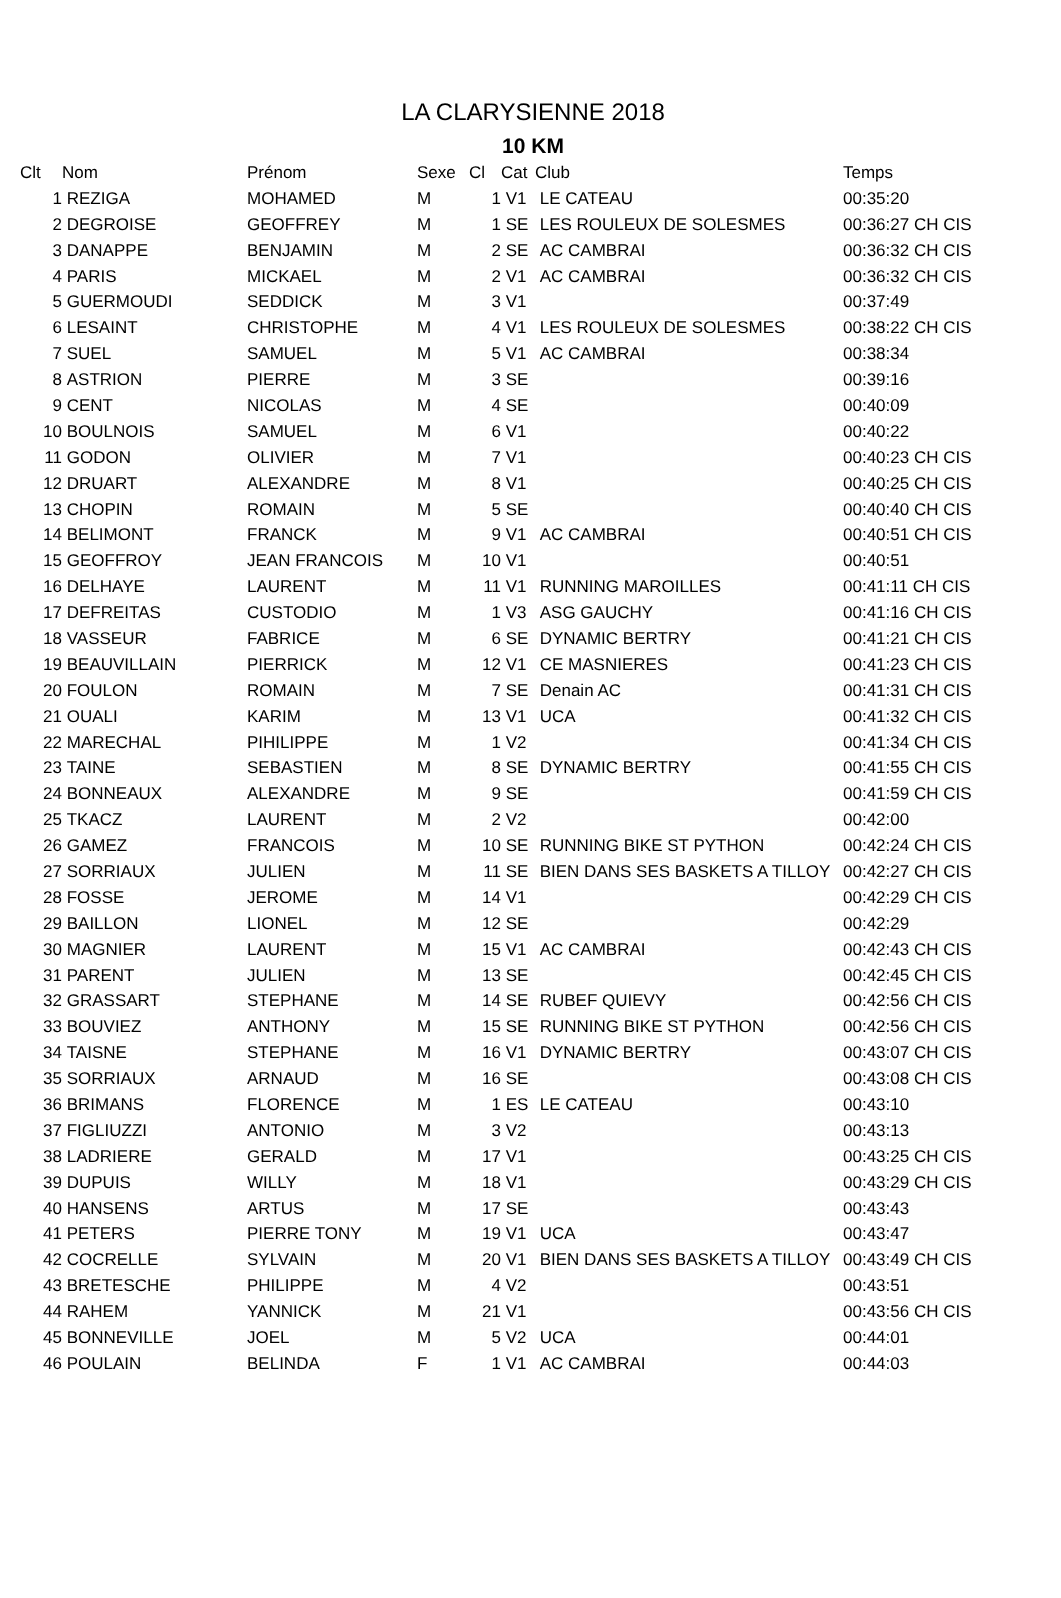LA CLARYSIENNE 2018
10 KM
| Clt | Nom | Prénom | Sexe | Cl | Cat | Club | Temps |
| --- | --- | --- | --- | --- | --- | --- | --- |
| 1 | REZIGA | MOHAMED | M | 1 | V1 | LE CATEAU | 00:35:20 |
| 2 | DEGROISE | GEOFFREY | M | 1 | SE | LES ROULEUX DE SOLESMES | 00:36:27 CH CIS |
| 3 | DANAPPE | BENJAMIN | M | 2 | SE | AC CAMBRAI | 00:36:32 CH CIS |
| 4 | PARIS | MICKAEL | M | 2 | V1 | AC CAMBRAI | 00:36:32 CH CIS |
| 5 | GUERMOUDI | SEDDICK | M | 3 | V1 | | 00:37:49 |
| 6 | LESAINT | CHRISTOPHE | M | 4 | V1 | LES ROULEUX DE SOLESMES | 00:38:22 CH CIS |
| 7 | SUEL | SAMUEL | M | 5 | V1 | AC CAMBRAI | 00:38:34 |
| 8 | ASTRION | PIERRE | M | 3 | SE | | 00:39:16 |
| 9 | CENT | NICOLAS | M | 4 | SE | | 00:40:09 |
| 10 | BOULNOIS | SAMUEL | M | 6 | V1 | | 00:40:22 |
| 11 | GODON | OLIVIER | M | 7 | V1 | | 00:40:23 CH CIS |
| 12 | DRUART | ALEXANDRE | M | 8 | V1 | | 00:40:25 CH CIS |
| 13 | CHOPIN | ROMAIN | M | 5 | SE | | 00:40:40 CH CIS |
| 14 | BELIMONT | FRANCK | M | 9 | V1 | AC CAMBRAI | 00:40:51 CH CIS |
| 15 | GEOFFROY | JEAN FRANCOIS | M | 10 | V1 | | 00:40:51 |
| 16 | DELHAYE | LAURENT | M | 11 | V1 | RUNNING MAROILLES | 00:41:11 CH CIS |
| 17 | DEFREITAS | CUSTODIO | M | 1 | V3 | ASG GAUCHY | 00:41:16 CH CIS |
| 18 | VASSEUR | FABRICE | M | 6 | SE | DYNAMIC BERTRY | 00:41:21 CH CIS |
| 19 | BEAUVILLAIN | PIERRICK | M | 12 | V1 | CE MASNIERES | 00:41:23 CH CIS |
| 20 | FOULON | ROMAIN | M | 7 | SE | Denain AC | 00:41:31 CH CIS |
| 21 | OUALI | KARIM | M | 13 | V1 | UCA | 00:41:32 CH CIS |
| 22 | MARECHAL | PIHILIPPE | M | 1 | V2 | | 00:41:34 CH CIS |
| 23 | TAINE | SEBASTIEN | M | 8 | SE | DYNAMIC BERTRY | 00:41:55 CH CIS |
| 24 | BONNEAUX | ALEXANDRE | M | 9 | SE | | 00:41:59 CH CIS |
| 25 | TKACZ | LAURENT | M | 2 | V2 | | 00:42:00 |
| 26 | GAMEZ | FRANCOIS | M | 10 | SE | RUNNING BIKE ST PYTHON | 00:42:24 CH CIS |
| 27 | SORRIAUX | JULIEN | M | 11 | SE | BIEN DANS SES BASKETS A TILLOY | 00:42:27 CH CIS |
| 28 | FOSSE | JEROME | M | 14 | V1 | | 00:42:29 CH CIS |
| 29 | BAILLON | LIONEL | M | 12 | SE | | 00:42:29 |
| 30 | MAGNIER | LAURENT | M | 15 | V1 | AC CAMBRAI | 00:42:43 CH CIS |
| 31 | PARENT | JULIEN | M | 13 | SE | | 00:42:45 CH CIS |
| 32 | GRASSART | STEPHANE | M | 14 | SE | RUBEF QUIEVY | 00:42:56 CH CIS |
| 33 | BOUVIEZ | ANTHONY | M | 15 | SE | RUNNING BIKE ST PYTHON | 00:42:56 CH CIS |
| 34 | TAISNE | STEPHANE | M | 16 | V1 | DYNAMIC BERTRY | 00:43:07 CH CIS |
| 35 | SORRIAUX | ARNAUD | M | 16 | SE | | 00:43:08 CH CIS |
| 36 | BRIMANS | FLORENCE | M | 1 | ES | LE CATEAU | 00:43:10 |
| 37 | FIGLIUZZI | ANTONIO | M | 3 | V2 | | 00:43:13 |
| 38 | LADRIERE | GERALD | M | 17 | V1 | | 00:43:25 CH CIS |
| 39 | DUPUIS | WILLY | M | 18 | V1 | | 00:43:29 CH CIS |
| 40 | HANSENS | ARTUS | M | 17 | SE | | 00:43:43 |
| 41 | PETERS | PIERRE TONY | M | 19 | V1 | UCA | 00:43:47 |
| 42 | COCRELLE | SYLVAIN | M | 20 | V1 | BIEN DANS SES BASKETS A TILLOY | 00:43:49 CH CIS |
| 43 | BRETESCHE | PHILIPPE | M | 4 | V2 | | 00:43:51 |
| 44 | RAHEM | YANNICK | M | 21 | V1 | | 00:43:56 CH CIS |
| 45 | BONNEVILLE | JOEL | M | 5 | V2 | UCA | 00:44:01 |
| 46 | POULAIN | BELINDA | F | 1 | V1 | AC CAMBRAI | 00:44:03 |